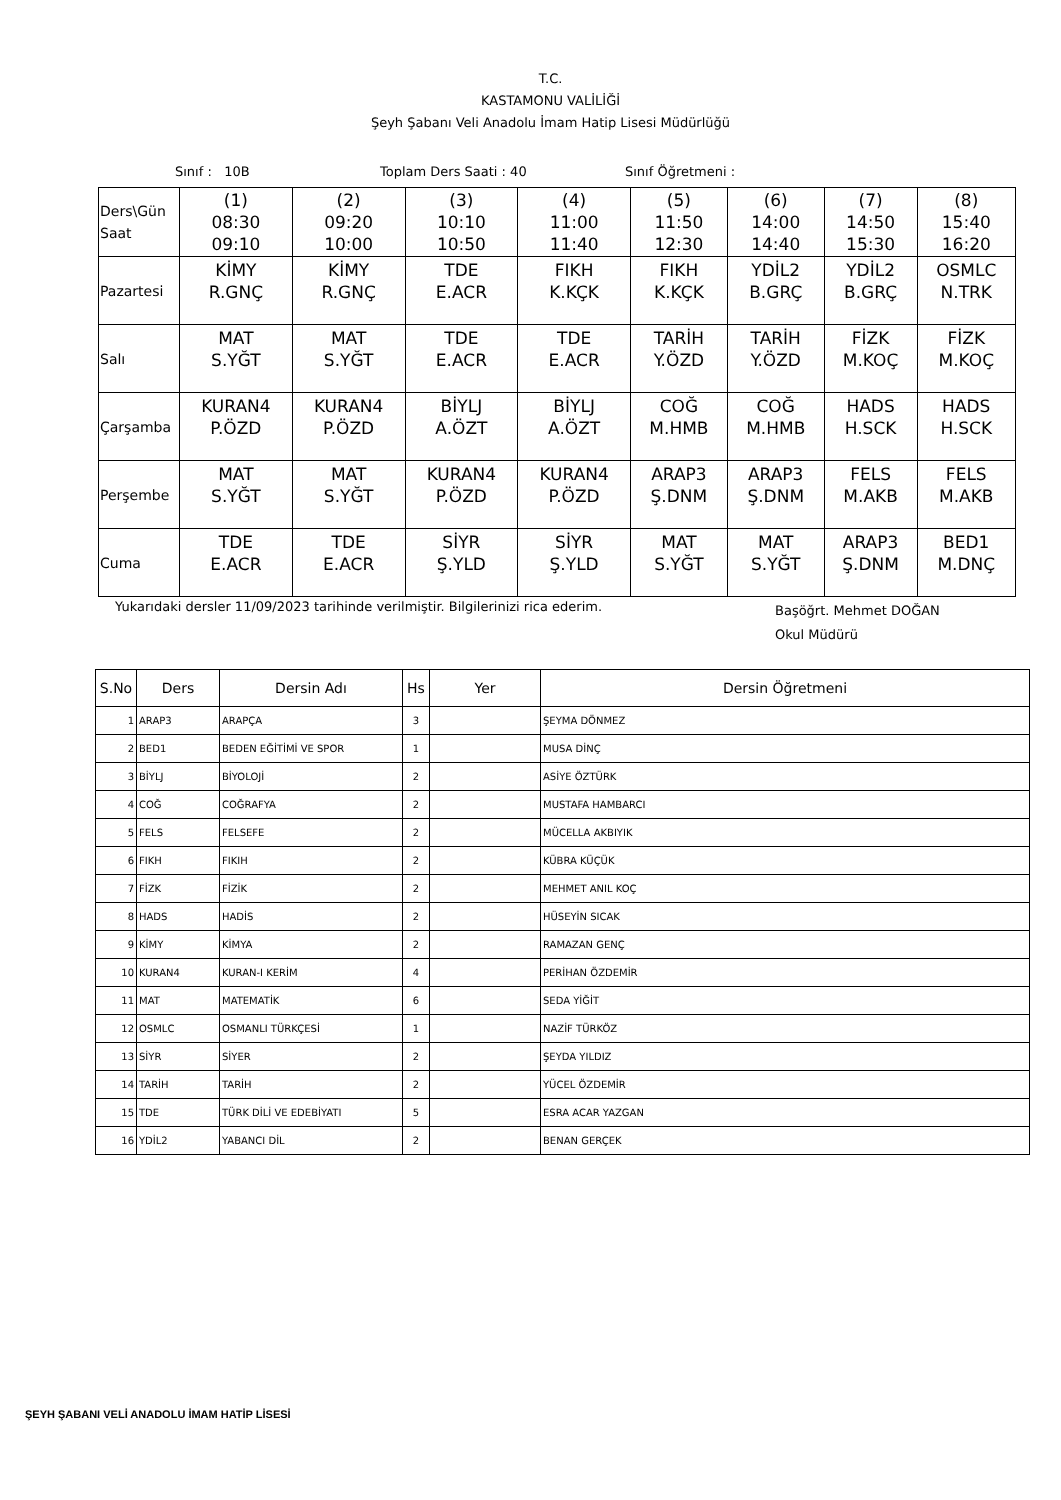T.C.
KASTAMONU VALİLİĞİ
Şeyh Şabanı Veli Anadolu İmam Hatip Lisesi Müdürlüğü
Sınıf : 10B Toplam Ders Saati : 40 Sınıf Öğretmeni :
| Ders\Gün Saat | (1) 08:30 09:10 | (2) 09:20 10:00 | (3) 10:10 10:50 | (4) 11:00 11:40 | (5) 11:50 12:30 | (6) 14:00 14:40 | (7) 14:50 15:30 | (8) 15:40 16:20 |
| Pazartesi | KİMY R.GNÇ | KİMY R.GNÇ | TDE E.ACR | FIKH K.KÇK | FIKH K.KÇK | YDİL2 B.GRÇ | YDİL2 B.GRÇ | OSMLC N.TRK |
| Salı | MAT S.YĞT | MAT S.YĞT | TDE E.ACR | TDE E.ACR | TARİH Y.ÖZD | TARİH Y.ÖZD | FİZK M.KOÇ | FİZK M.KOÇ |
| Çarşamba | KURAN4 P.ÖZD | KURAN4 P.ÖZD | BİYLJ A.ÖZT | BİYLJ A.ÖZT | COĞ M.HMB | COĞ M.HMB | HADS H.SCK | HADS H.SCK |
| Perşembe | MAT S.YĞT | MAT S.YĞT | KURAN4 P.ÖZD | KURAN4 P.ÖZD | ARAP3 Ş.DNM | ARAP3 Ş.DNM | FELS M.AKB | FELS M.AKB |
| Cuma | TDE E.ACR | TDE E.ACR | SİYR Ş.YLD | SİYR Ş.YLD | MAT S.YĞT | MAT S.YĞT | ARAP3 Ş.DNM | BED1 M.DNÇ |
Yukarıdaki dersler 11/09/2023 tarihinde verilmiştir. Bilgilerinizi rica ederim. Başöğrt. Mehmet DOĞAN
Okul Müdürü
| S.No | Ders | Dersin Adı | Hs | Yer | Dersin Öğretmeni |
| --- | --- | --- | --- | --- | --- |
| 1 | ARAP3 | ARAPÇA | 3 | | ŞEYMA DÖNMEZ |
| 2 | BED1 | BEDEN EĞİTİMİ VE SPOR | 1 | | MUSA DİNÇ |
| 3 | BİYLJ | BİYOLOJİ | 2 | | ASİYE ÖZTÜRK |
| 4 | COĞ | COĞRAFYA | 2 | | MUSTAFA HAMBARCI |
| 5 | FELS | FELSEFE | 2 | | MÜCELLA AKBIYIK |
| 6 | FIKH | FIKIH | 2 | | KÜBRA KÜÇÜK |
| 7 | FİZK | FİZİK | 2 | | MEHMET ANIL KOÇ |
| 8 | HADS | HADİS | 2 | | HÜSEYİN SICAK |
| 9 | KİMY | KİMYA | 2 | | RAMAZAN GENÇ |
| 10 | KURAN4 | KURAN-I KERİM | 4 | | PERİHAN ÖZDEMİR |
| 11 | MAT | MATEMATİK | 6 | | SEDA YİĞİT |
| 12 | OSMLC | OSMANLI TÜRKÇESİ | 1 | | NAZİF TÜRKÖZ |
| 13 | SİYR | SİYER | 2 | | ŞEYDA YILDIZ |
| 14 | TARİH | TARİH | 2 | | YÜCEL ÖZDEMİR |
| 15 | TDE | TÜRK DİLİ VE EDEBİYATI | 5 | | ESRA ACAR YAZGAN |
| 16 | YDİL2 | YABANCI DİL | 2 | | BENAN GERÇEK |
ŞEYH ŞABANI VELİ ANADOLU İMAM HATİP LİSESİ